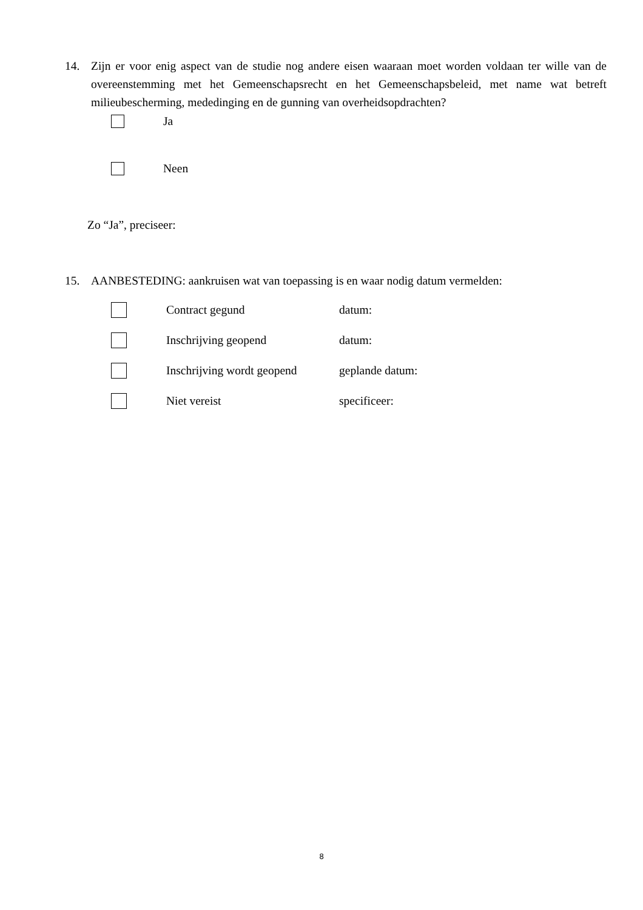14. Zijn er voor enig aspect van de studie nog andere eisen waaraan moet worden voldaan ter wille van de overeenstemming met het Gemeenschapsrecht en het Gemeenschapsbeleid, met name wat betreft milieubescherming, mededinging en de gunning van overheidsopdrachten?
Ja
Neen
Zo “Ja”, preciseer:
15. AANBESTEDING: aankruisen wat van toepassing is en waar nodig datum vermelden:
Contract gegund datum:
Inschrijving geopend datum:
Inschrijving wordt geopend geplande datum:
Niet vereist specificeer:
8